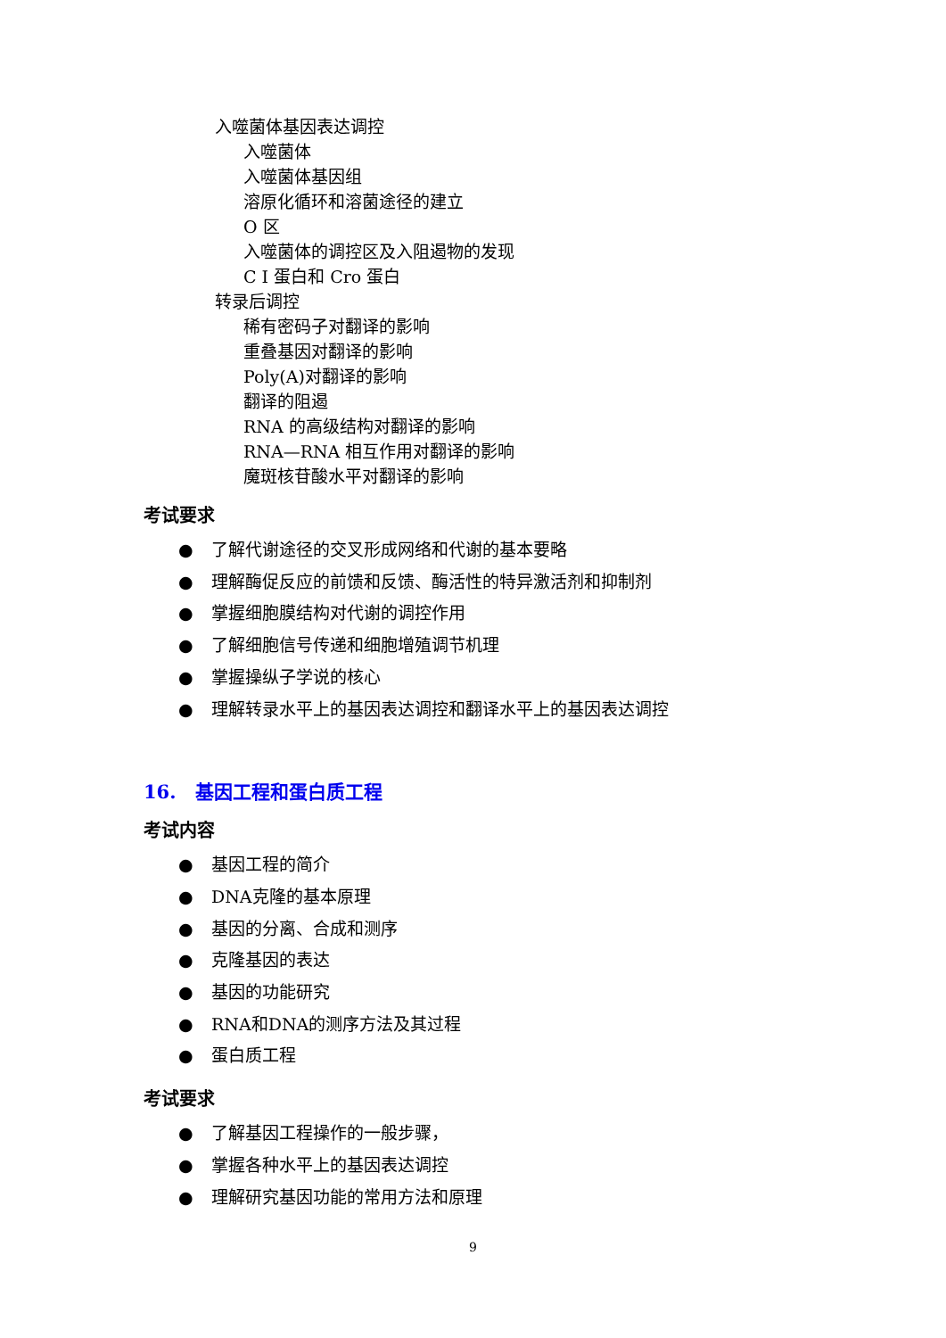入噬菌体基因表达调控
入噬菌体
入噬菌体基因组
溶原化循环和溶菌途径的建立
O 区
入噬菌体的调控区及入阻遏物的发现
C I 蛋白和 Cro 蛋白
转录后调控
稀有密码子对翻译的影响
重叠基因对翻译的影响
Poly(A)对翻译的影响
翻译的阻遏
RNA 的高级结构对翻译的影响
RNA—RNA 相互作用对翻译的影响
魔斑核苷酸水平对翻译的影响
考试要求
● 了解代谢途径的交叉形成网络和代谢的基本要略
● 理解酶促反应的前馈和反馈、酶活性的特异激活剂和抑制剂
● 掌握细胞膜结构对代谢的调控作用
● 了解细胞信号传递和细胞增殖调节机理
● 掌握操纵子学说的核心
● 理解转录水平上的基因表达调控和翻译水平上的基因表达调控
16. 基因工程和蛋白质工程
考试内容
● 基因工程的简介
● DNA克隆的基本原理
● 基因的分离、合成和测序
● 克隆基因的表达
● 基因的功能研究
● RNA和DNA的测序方法及其过程
● 蛋白质工程
考试要求
● 了解基因工程操作的一般步骤，
● 掌握各种水平上的基因表达调控
● 理解研究基因功能的常用方法和原理
9